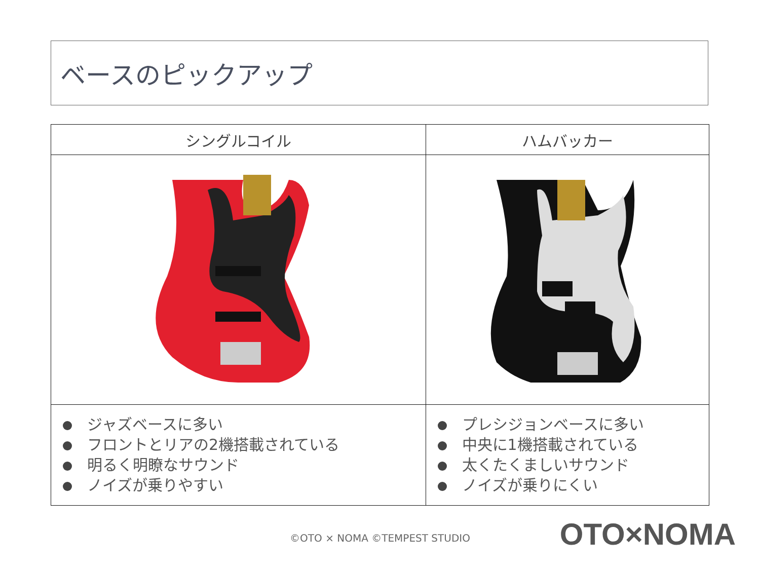ベースのピックアップ
| シングルコイル | ハムバッカー |
| --- | --- |
| ジャズベースに多い フロントとリアの2機搭載されている 明るく明瞭なサウンド ノイズが乗りやすい | プレシジョンベースに多い 中央に1機搭載されている 太くたくましいサウンド ノイズが乗りにくい |
©OTO × NOMA ©TEMPEST STUDIO OTO×NOMA